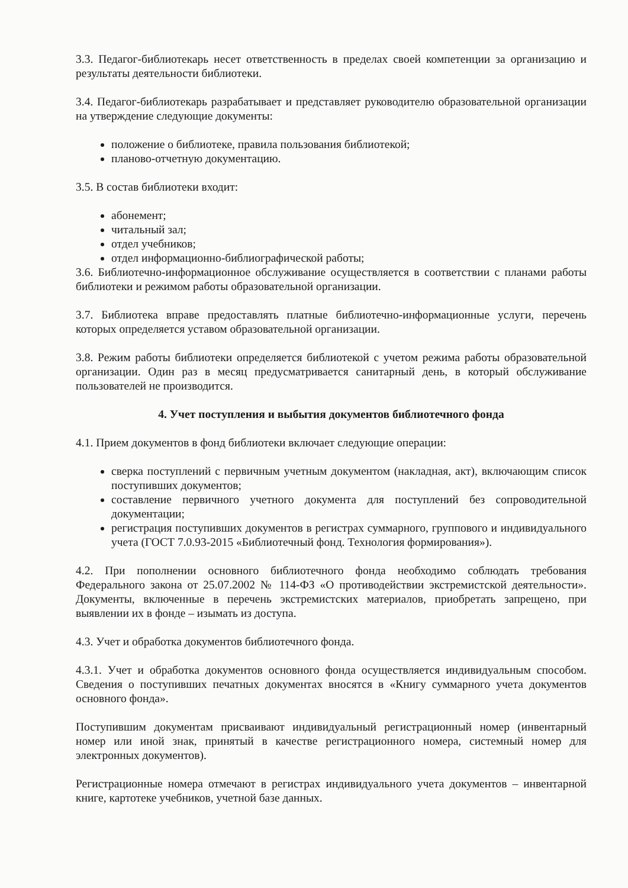3.3. Педагог-библиотекарь несет ответственность в пределах своей компетенции за организацию и результаты деятельности библиотеки.
3.4. Педагог-библиотекарь разрабатывает и представляет руководителю образовательной организации на утверждение следующие документы:
положение о библиотеке, правила пользования библиотекой;
планово-отчетную документацию.
3.5. В состав библиотеки входит:
абонемент;
читальный зал;
отдел учебников;
отдел информационно-библиографической работы;
3.6. Библиотечно-информационное обслуживание осуществляется в соответствии с планами работы библиотеки и режимом работы образовательной организации.
3.7. Библиотека вправе предоставлять платные библиотечно-информационные услуги, перечень которых определяется уставом образовательной организации.
3.8. Режим работы библиотеки определяется библиотекой с учетом режима работы образовательной организации. Один раз в месяц предусматривается санитарный день, в который обслуживание пользователей не производится.
4. Учет поступления и выбытия документов библиотечного фонда
4.1. Прием документов в фонд библиотеки включает следующие операции:
сверка поступлений с первичным учетным документом (накладная, акт), включающим список поступивших документов;
составление первичного учетного документа для поступлений без сопроводительной документации;
регистрация поступивших документов в регистрах суммарного, группового и индивидуального учета (ГОСТ 7.0.93-2015 «Библиотечный фонд. Технология формирования»).
4.2. При пополнении основного библиотечного фонда необходимо соблюдать требования Федерального закона от 25.07.2002 № 114-ФЗ «О противодействии экстремистской деятельности». Документы, включенные в перечень экстремистских материалов, приобретать запрещено, при выявлении их в фонде – изымать из доступа.
4.3. Учет и обработка документов библиотечного фонда.
4.3.1. Учет и обработка документов основного фонда осуществляется индивидуальным способом. Сведения о поступивших печатных документах вносятся в «Книгу суммарного учета документов основного фонда».
Поступившим документам присваивают индивидуальный регистрационный номер (инвентарный номер или иной знак, принятый в качестве регистрационного номера, системный номер для электронных документов).
Регистрационные номера отмечают в регистрах индивидуального учета документов – инвентарной книге, картотеке учебников, учетной базе данных.